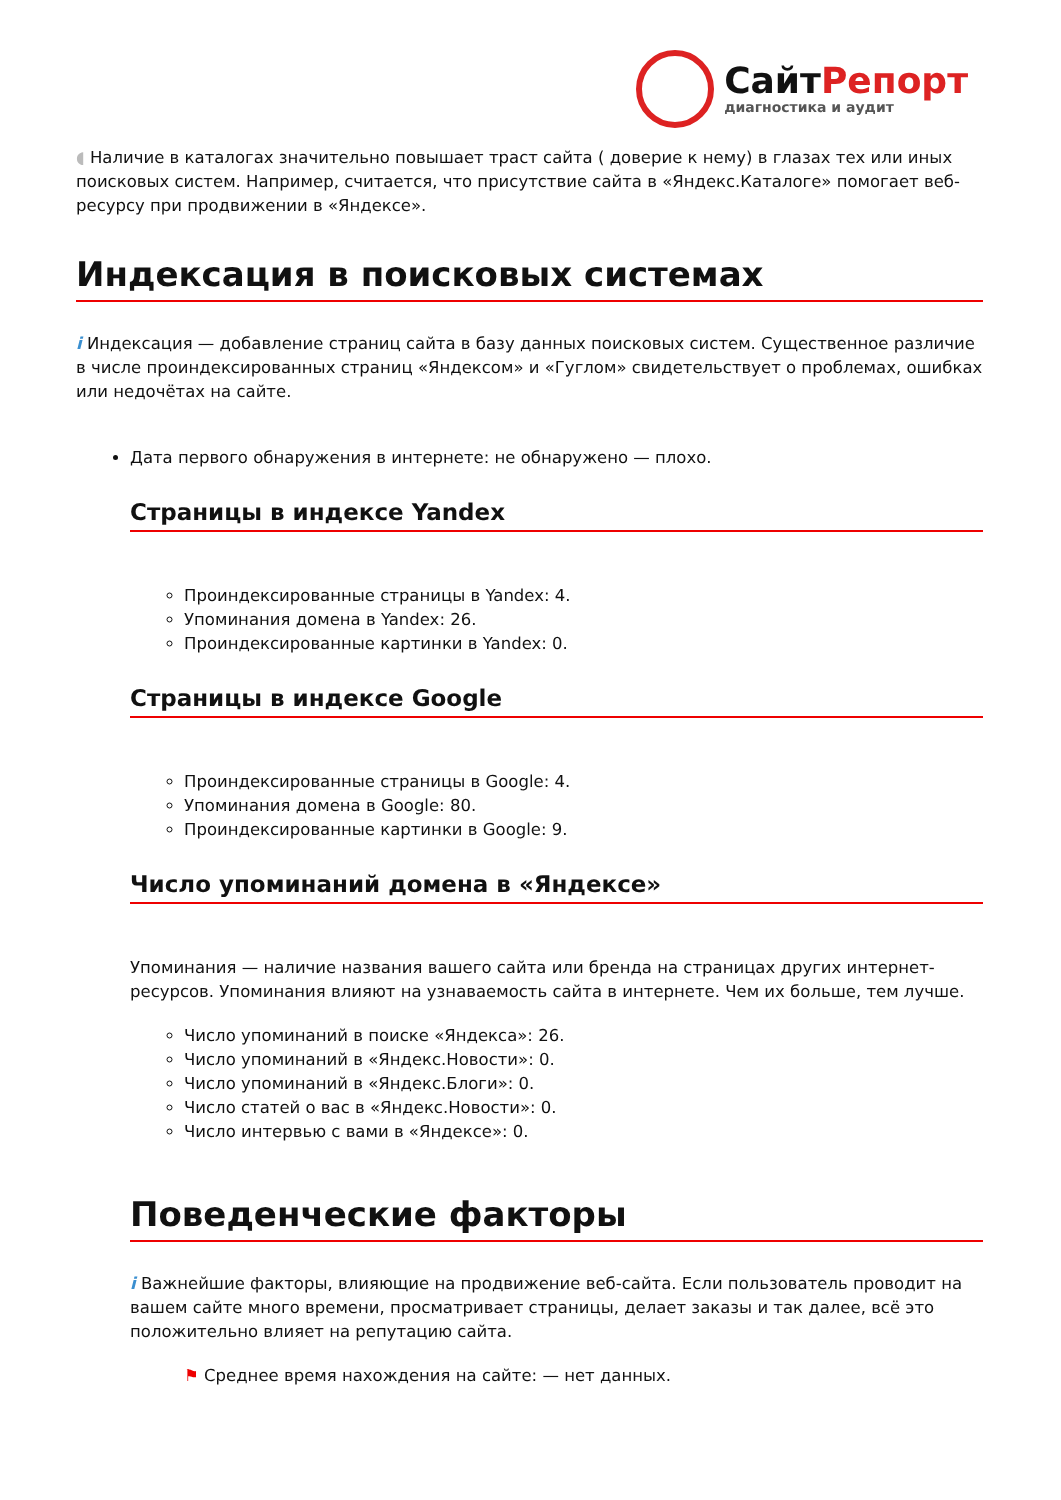СайтРепорт
диагностика и аудит
◖ Наличие в каталогах значительно повышает траст сайта ( доверие к нему) в глазах тех или иных поисковых систем. Например, считается, что присутствие сайта в «Яндекс.Каталоге» помогает веб-ресурсу при продвижении в «Яндексе».
Индексация в поисковых системах
i Индексация — добавление страниц сайта в базу данных поисковых систем. Существенное различие в числе проиндексированных страниц «Яндексом» и «Гуглом» свидетельствует о проблемах, ошибках или недочётах на сайте.
Дата первого обнаружения в интернете: не обнаружено — плохо.
Страницы в индексе Yandex
Проиндексированные страницы в Yandex: 4.
Упоминания домена в Yandex: 26.
Проиндексированные картинки в Yandex: 0.
Страницы в индексе Google
Проиндексированные страницы в Google: 4.
Упоминания домена в Google: 80.
Проиндексированные картинки в Google: 9.
Число упоминаний домена в «Яндексе»
Упоминания — наличие названия вашего сайта или бренда на страницах других интернет-ресурсов. Упоминания влияют на узнаваемость сайта в интернете. Чем их больше, тем лучше.
Число упоминаний в поиске «Яндекса»: 26.
Число упоминаний в «Яндекс.Новости»: 0.
Число упоминаний в «Яндекс.Блоги»: 0.
Число статей о вас в «Яндекс.Новости»: 0.
Число интервью с вами в «Яндексе»: 0.
Поведенческие факторы
i Важнейшие факторы, влияющие на продвижение веб-сайта. Если пользователь проводит на вашем сайте много времени, просматривает страницы, делает заказы и так далее, всё это положительно влияет на репутацию сайта.
⚑ Среднее время нахождения на сайте: — нет данных.